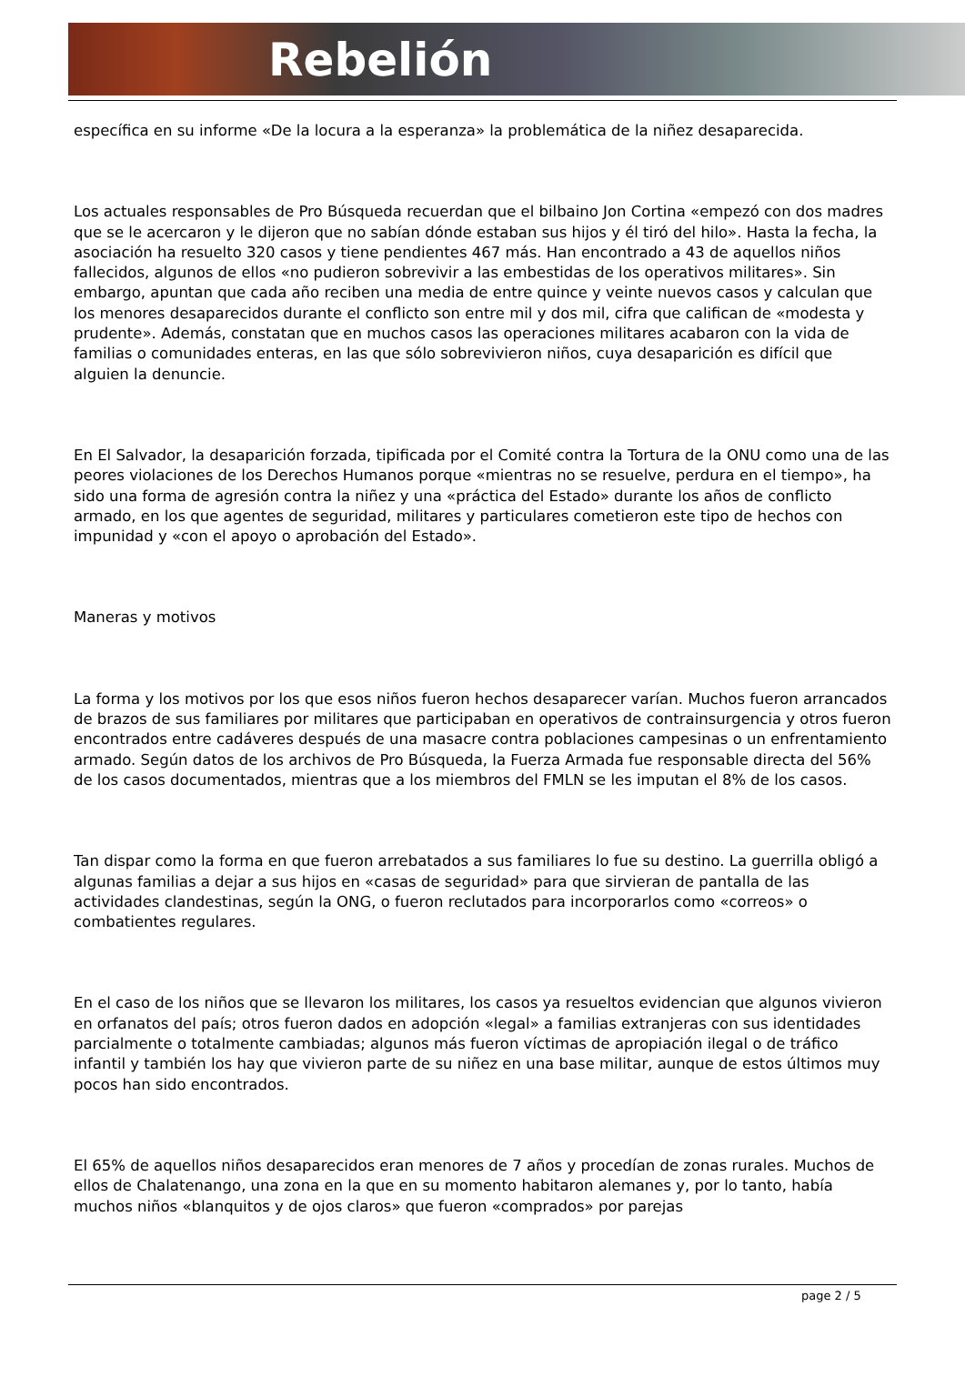Rebelión
específica en su informe «De la locura a la esperanza» la problemática de la niñez desaparecida.
Los actuales responsables de Pro Búsqueda recuerdan que el bilbaino Jon Cortina «empezó con dos madres que se le acercaron y le dijeron que no sabían dónde estaban sus hijos y él tiró del hilo». Hasta la fecha, la asociación ha resuelto 320 casos y tiene pendientes 467 más. Han encontrado a 43 de aquellos niños fallecidos, algunos de ellos «no pudieron sobrevivir a las embestidas de los operativos militares». Sin embargo, apuntan que cada año reciben una media de entre quince y veinte nuevos casos y calculan que los menores desaparecidos durante el conflicto son entre mil y dos mil, cifra que califican de «modesta y prudente». Además, constatan que en muchos casos las operaciones militares acabaron con la vida de familias o comunidades enteras, en las que sólo sobrevivieron niños, cuya desaparición es difícil que alguien la denuncie.
En El Salvador, la desaparición forzada, tipificada por el Comité contra la Tortura de la ONU como una de las peores violaciones de los Derechos Humanos porque «mientras no se resuelve, perdura en el tiempo», ha sido una forma de agresión contra la niñez y una «práctica del Estado» durante los años de conflicto armado, en los que agentes de seguridad, militares y particulares cometieron este tipo de hechos con impunidad y «con el apoyo o aprobación del Estado».
Maneras y motivos
La forma y los motivos por los que esos niños fueron hechos desaparecer varían. Muchos fueron arrancados de brazos de sus familiares por militares que participaban en operativos de contrainsurgencia y otros fueron encontrados entre cadáveres después de una masacre contra poblaciones campesinas o un enfrentamiento armado. Según datos de los archivos de Pro Búsqueda, la Fuerza Armada fue responsable directa del 56% de los casos documentados, mientras que a los miembros del FMLN se les imputan el 8% de los casos.
Tan dispar como la forma en que fueron arrebatados a sus familiares lo fue su destino. La guerrilla obligó a algunas familias a dejar a sus hijos en «casas de seguridad» para que sirvieran de pantalla de las actividades clandestinas, según la ONG, o fueron reclutados para incorporarlos como «correos» o combatientes regulares.
En el caso de los niños que se llevaron los militares, los casos ya resueltos evidencian que algunos vivieron en orfanatos del país; otros fueron dados en adopción «legal» a familias extranjeras con sus identidades parcialmente o totalmente cambiadas; algunos más fueron víctimas de apropiación ilegal o de tráfico infantil y también los hay que vivieron parte de su niñez en una base militar, aunque de estos últimos muy pocos han sido encontrados.
El 65% de aquellos niños desaparecidos eran menores de 7 años y procedían de zonas rurales. Muchos de ellos de Chalatenango, una zona en la que en su momento habitaron alemanes y, por lo tanto, había muchos niños «blanquitos y de ojos claros» que fueron «comprados» por parejas
page 2 / 5